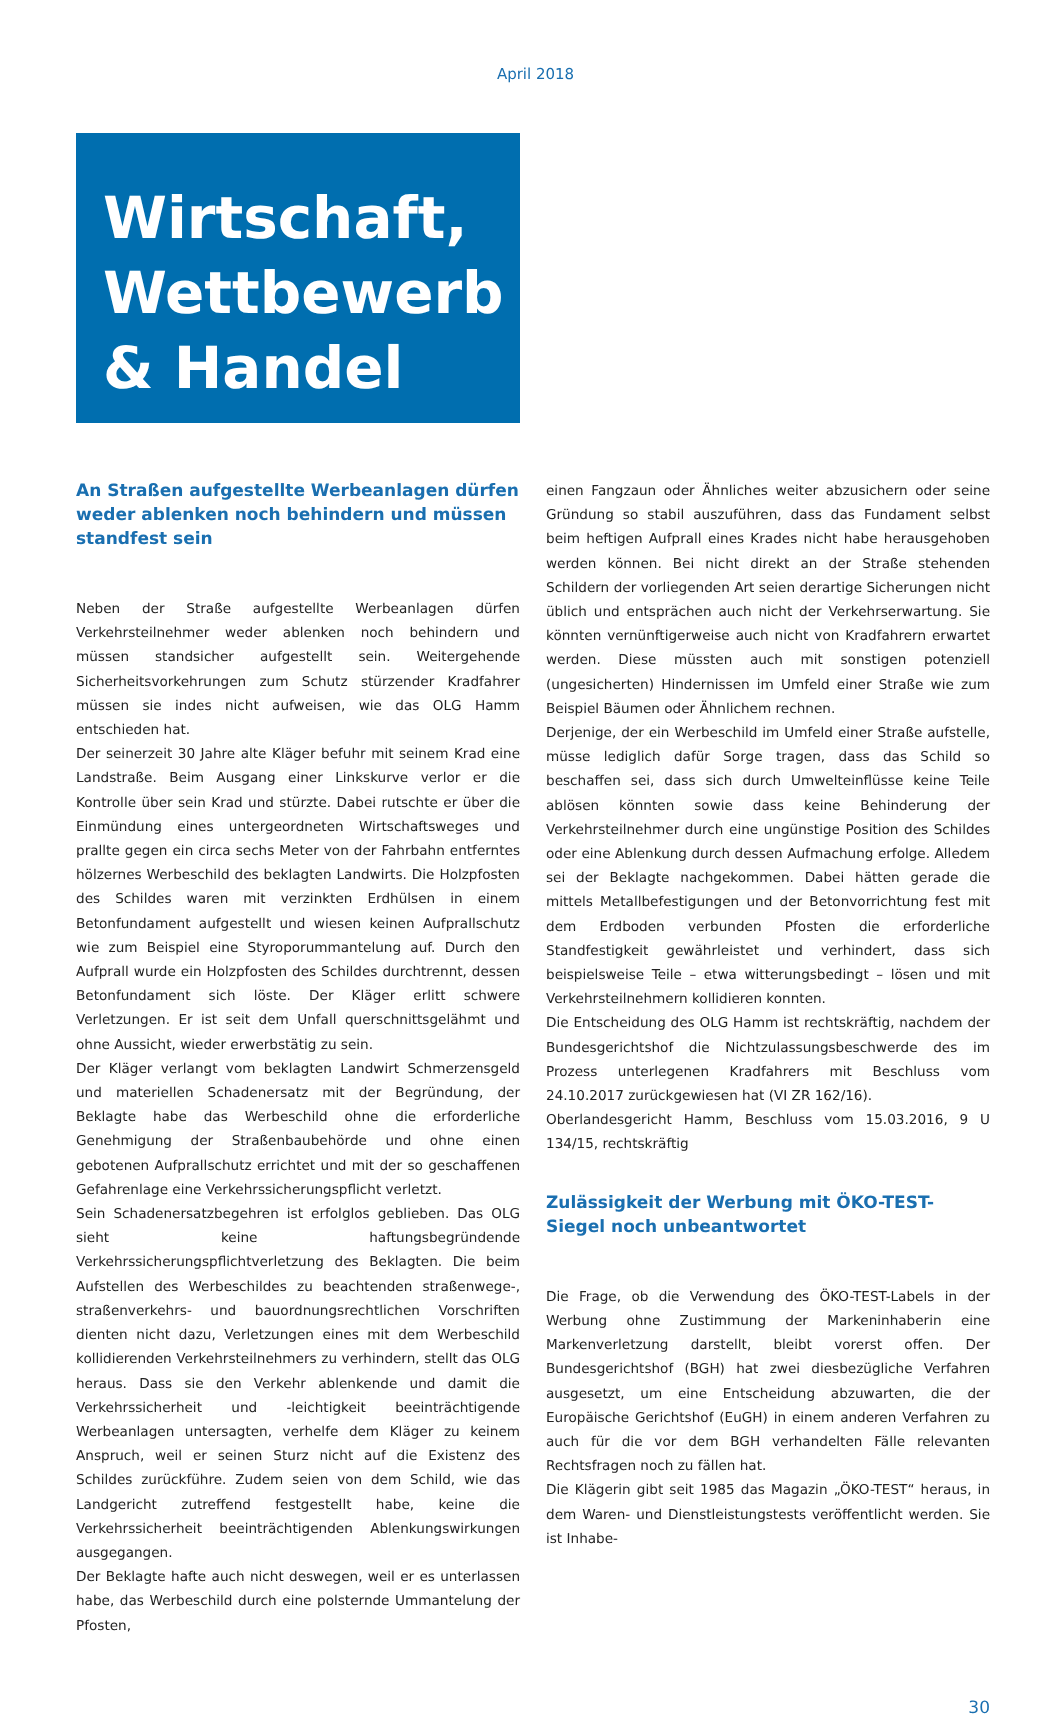April 2018
Wirtschaft,
Wettbewerb
& Handel
An Straßen aufgestellte Werbeanlagen dürfen weder ablenken noch behindern und müssen standfest sein
Neben der Straße aufgestellte Werbeanlagen dürfen Verkehrsteilnehmer weder ablenken noch behindern und müssen standsicher aufgestellt sein. Weitergehende Sicherheitsvorkehrungen zum Schutz stürzender Kradfahrer müssen sie indes nicht aufweisen, wie das OLG Hamm entschieden hat.
Der seinerzeit 30 Jahre alte Kläger befuhr mit seinem Krad eine Landstraße. Beim Ausgang einer Linkskurve verlor er die Kontrolle über sein Krad und stürzte. Dabei rutschte er über die Einmündung eines untergeordneten Wirtschaftsweges und prallte gegen ein circa sechs Meter von der Fahrbahn entferntes hölzernes Werbeschild des beklagten Landwirts. Die Holzpfosten des Schildes waren mit verzinkten Erdhülsen in einem Betonfundament aufgestellt und wiesen keinen Aufprallschutz wie zum Beispiel eine Styroporummantelung auf. Durch den Aufprall wurde ein Holzpfosten des Schildes durchtrennt, dessen Betonfundament sich löste. Der Kläger erlitt schwere Verletzungen. Er ist seit dem Unfall querschnittsgelähmt und ohne Aussicht, wieder erwerbstätig zu sein.
Der Kläger verlangt vom beklagten Landwirt Schmerzensgeld und materiellen Schadenersatz mit der Begründung, der Beklagte habe das Werbeschild ohne die erforderliche Genehmigung der Straßenbaubehörde und ohne einen gebotenen Aufprallschutz errichtet und mit der so geschaffenen Gefahrenlage eine Verkehrssicherungspflicht verletzt.
Sein Schadenersatzbegehren ist erfolglos geblieben. Das OLG sieht keine haftungsbegründende Verkehrssicherungspflichtverletzung des Beklagten. Die beim Aufstellen des Werbeschildes zu beachtenden straßenwege-, straßenverkehrs- und bauordnungsrechtlichen Vorschriften dienten nicht dazu, Verletzungen eines mit dem Werbeschild kollidierenden Verkehrsteilnehmers zu verhindern, stellt das OLG heraus. Dass sie den Verkehr ablenkende und damit die Verkehrssicherheit und -leichtigkeit beeinträchtigende Werbeanlagen untersagten, verhelfe dem Kläger zu keinem Anspruch, weil er seinen Sturz nicht auf die Existenz des Schildes zurückführe. Zudem seien von dem Schild, wie das Landgericht zutreffend festgestellt habe, keine die Verkehrssicherheit beeinträchtigenden Ablenkungswirkungen ausgegangen.
Der Beklagte hafte auch nicht deswegen, weil er es unterlassen habe, das Werbeschild durch eine polsternde Ummantelung der Pfosten,
einen Fangzaun oder Ähnliches weiter abzusichern oder seine Gründung so stabil auszuführen, dass das Fundament selbst beim heftigen Aufprall eines Krades nicht habe herausgehoben werden können. Bei nicht direkt an der Straße stehenden Schildern der vorliegenden Art seien derartige Sicherungen nicht üblich und entsprächen auch nicht der Verkehrserwartung. Sie könnten vernünftigerweise auch nicht von Kradfahrern erwartet werden. Diese müssten auch mit sonstigen potenziell (ungesicherten) Hindernissen im Umfeld einer Straße wie zum Beispiel Bäumen oder Ähnlichem rechnen.
Derjenige, der ein Werbeschild im Umfeld einer Straße aufstelle, müsse lediglich dafür Sorge tragen, dass das Schild so beschaffen sei, dass sich durch Umwelteinflüsse keine Teile ablösen könnten sowie dass keine Behinderung der Verkehrsteilnehmer durch eine ungünstige Position des Schildes oder eine Ablenkung durch dessen Aufmachung erfolge. Alledem sei der Beklagte nachgekommen. Dabei hätten gerade die mittels Metallbefestigungen und der Betonvorrichtung fest mit dem Erdboden verbunden Pfosten die erforderliche Standfestigkeit gewährleistet und verhindert, dass sich beispielsweise Teile – etwa witterungsbedingt – lösen und mit Verkehrsteilnehmern kollidieren konnten.
Die Entscheidung des OLG Hamm ist rechtskräftig, nachdem der Bundesgerichtshof die Nichtzulassungsbeschwerde des im Prozess unterlegenen Kradfahrers mit Beschluss vom 24.10.2017 zurückgewiesen hat (VI ZR 162/16).
Oberlandesgericht Hamm, Beschluss vom 15.03.2016, 9 U 134/15, rechtskräftig
Zulässigkeit der Werbung mit ÖKO-TEST-Siegel noch unbeantwortet
Die Frage, ob die Verwendung des ÖKO-TEST-Labels in der Werbung ohne Zustimmung der Markeninhaberin eine Markenverletzung darstellt, bleibt vorerst offen. Der Bundesgerichtshof (BGH) hat zwei diesbezügliche Verfahren ausgesetzt, um eine Entscheidung abzuwarten, die der Europäische Gerichtshof (EuGH) in einem anderen Verfahren zu auch für die vor dem BGH verhandelten Fälle relevanten Rechtsfragen noch zu fällen hat.
Die Klägerin gibt seit 1985 das Magazin „ÖKO-TEST“ heraus, in dem Waren- und Dienstleistungstests veröffentlicht werden. Sie ist Inhabe-
30